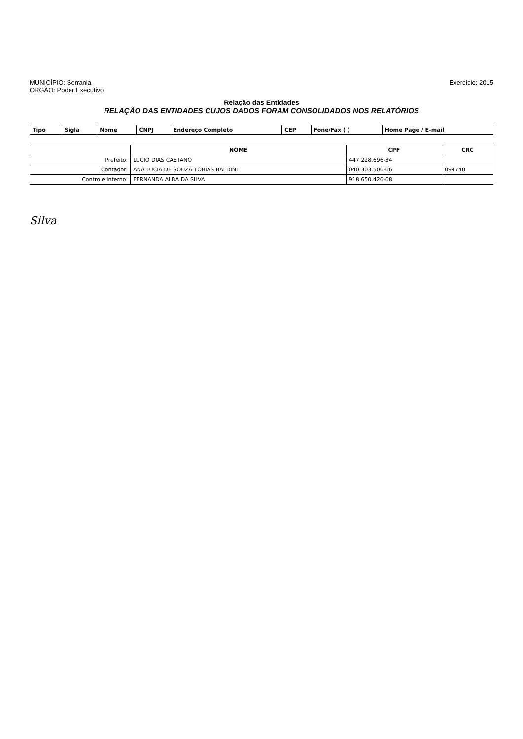MUNICÍPIO: Serrania
ÓRGÃO: Poder Executivo
Exercício: 2015
Relação das Entidades
RELAÇÃO DAS ENTIDADES CUJOS DADOS FORAM CONSOLIDADOS NOS RELATÓRIOS
| Tipo | Sigla | Nome | CNPJ | Endereço Completo | CEP | Fone/Fax ( ) | Home Page / E-mail |
| --- | --- | --- | --- | --- | --- | --- | --- |
| | NOME | CPF | CRC |
| --- | --- | --- | --- |
| Prefeito: | LUCIO DIAS CAETANO | 447.228.696-34 | |
| Contador: | ANA LUCIA DE SOUZA TOBIAS BALDINI | 040.303.506-66 | 094740 |
| Controle Interno: | FERNANDA ALBA DA SILVA | 918.650.426-68 | |
Silva